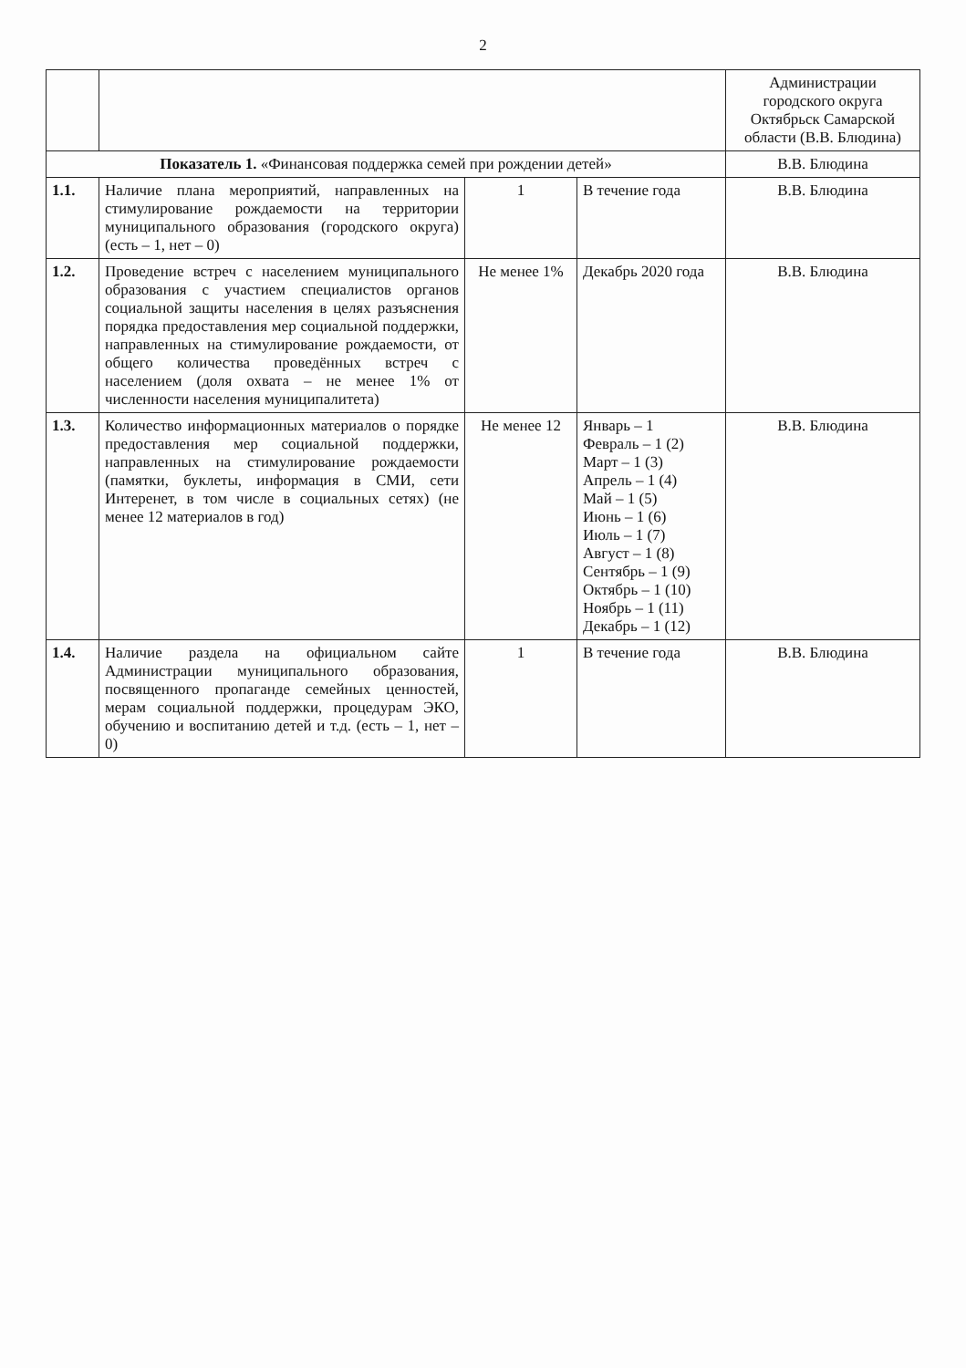2
| | | | | Администрации городского округа Октябрьск Самарской области (В.В. Блюдина) |
| Показатель 1. «Финансовая поддержка семей при рождении детей» | | | | В.В. Блюдина |
| 1.1. | Наличие плана мероприятий, направленных на стимулирование рождаемости на территории муниципального образования (городского округа) (есть – 1, нет – 0) | 1 | В течение года | В.В. Блюдина |
| 1.2. | Проведение встреч с населением муниципального образования с участием специалистов органов социальной защиты населения в целях разъяснения порядка предоставления мер социальной поддержки, направленных на стимулирование рождаемости, от общего количества проведённых встреч с населением (доля охвата – не менее 1% от численности населения муниципалитета) | Не менее 1% | Декабрь 2020 года | В.В. Блюдина |
| 1.3. | Количество информационных материалов о порядке предоставления мер социальной поддержки, направленных на стимулирование рождаемости (памятки, буклеты, информация в СМИ, сети Интеренет, в том числе в социальных сетях) (не менее 12 материалов в год) | Не менее 12 | Январь – 1 Февраль – 1 (2) Март – 1 (3) Апрель – 1 (4) Май – 1 (5) Июнь – 1 (6) Июль – 1 (7) Август – 1 (8) Сентябрь – 1 (9) Октябрь – 1 (10) Ноябрь – 1 (11) Декабрь – 1 (12) | В.В. Блюдина |
| 1.4. | Наличие раздела на официальном сайте Администрации муниципального образования, посвященного пропаганде семейных ценностей, мерам социальной поддержки, процедурам ЭКО, обучению и воспитанию детей и т.д. (есть – 1, нет – 0) | 1 | В течение года | В.В. Блюдина |